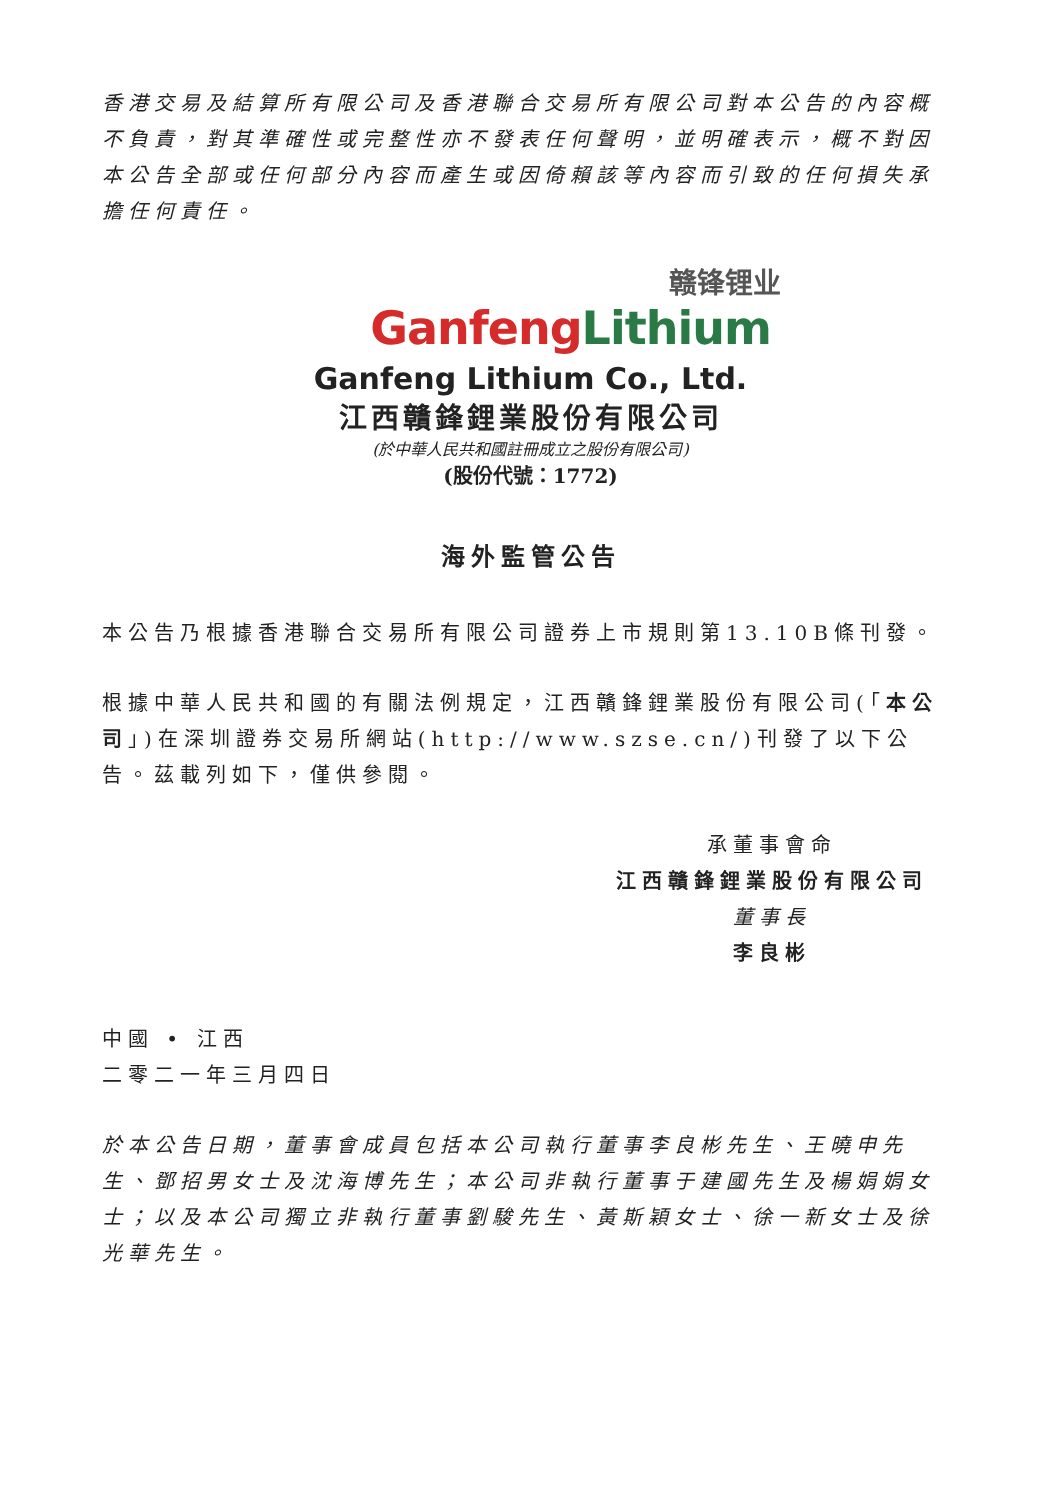香港交易及結算所有限公司及香港聯合交易所有限公司對本公告的內容概不負責，對其準確性或完整性亦不發表任何聲明，並明確表示，概不對因本公告全部或任何部分內容而產生或因倚賴該等內容而引致的任何損失承擔任何責任。
赣锋锂业
Ganfeng Lithium
Ganfeng Lithium Co., Ltd.
江西贛鋒鋰業股份有限公司
(於中華人民共和國註冊成立之股份有限公司)
(股份代號：1772)
海外監管公告
本公告乃根據香港聯合交易所有限公司證券上市規則第13.10B條刊發。
根據中華人民共和國的有關法例規定，江西贛鋒鋰業股份有限公司(「本公司」)在深圳證券交易所網站(http://www.szse.cn/)刊發了以下公告。茲載列如下，僅供參閱。
承董事會命
江西贛鋒鋰業股份有限公司
董事長
李良彬
中國 • 江西
二零二一年三月四日
於本公告日期，董事會成員包括本公司執行董事李良彬先生、王曉申先生、鄧招男女士及沈海博先生；本公司非執行董事于建國先生及楊娟娟女士；以及本公司獨立非執行董事劉駿先生、黃斯穎女士、徐一新女士及徐光華先生。